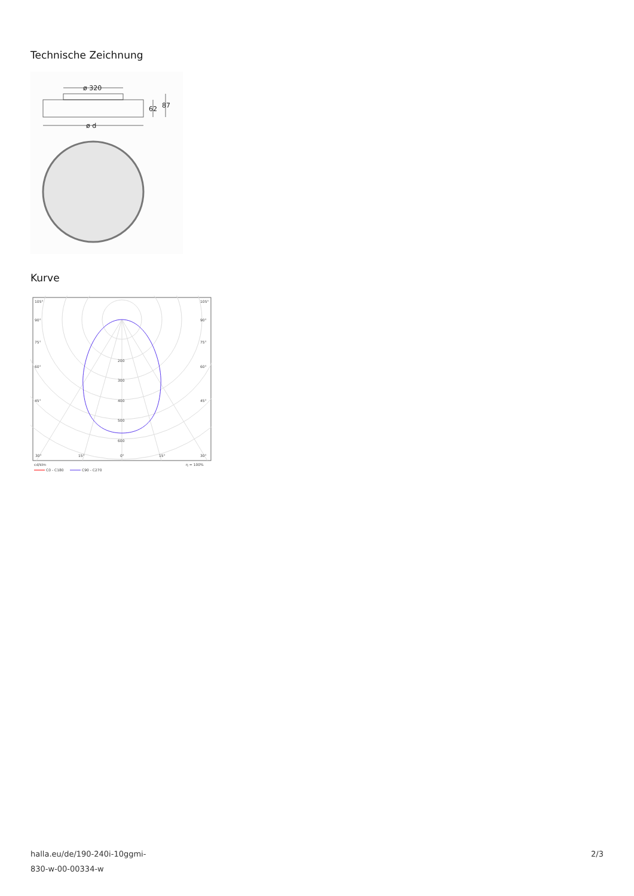Technische Zeichnung
ø 320
62
87
ø d
Kurve
105°
105°
90°
90°
75°
75°
60°
60°
45°
45°
200
300
400
500
600
30°
15°
0°
15°
30°
cd/klm
η = 100%
C0 - C180
C90 - C270
halla.eu/de/190-240i-10ggmi-
830-w-00-00334-w
2/3